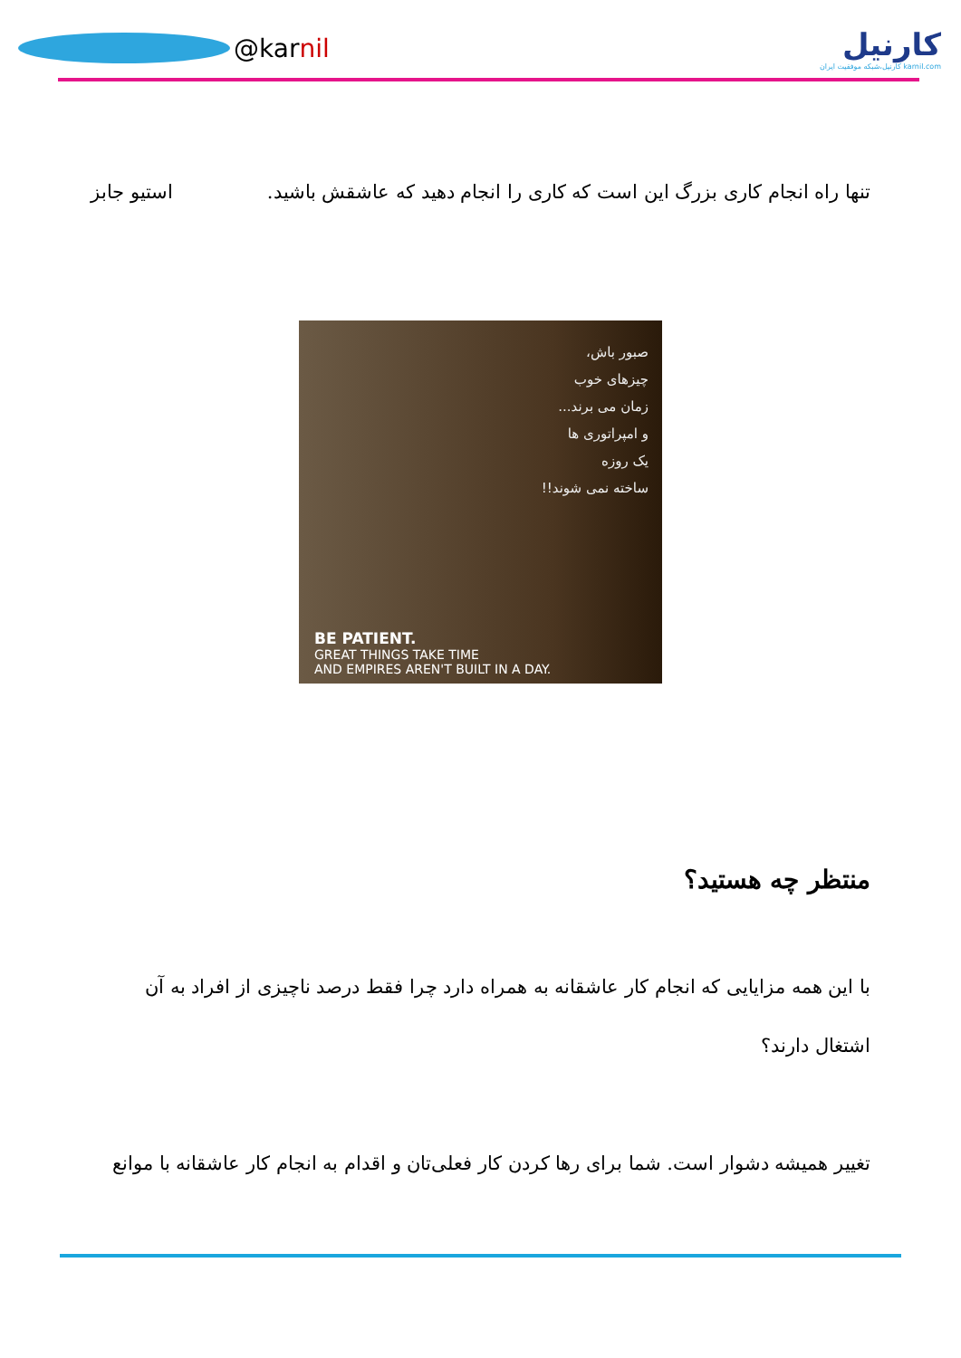@kar nil
کارنیل
karnil.com کارنیل،شبکه موفقیت ایران
تنها راه انجام کاری بزرگ این است که کاری را انجام دهید که عاشقش باشید. استیو جابز
صبور باش،
چیزهای خوب
زمان می برند...
و امپراتوری ها
یک روزه
ساخته نمی شوند!!
BE PATIENT.
GREAT THINGS TAKE TIME
AND EMPIRES AREN'T BUILT IN A DAY.
منتظر چه هستید؟
با این همه مزایایی که انجام کار عاشقانه به همراه دارد چرا فقط درصد ناچیزی از افراد به آن اشتغال دارند؟
تغییر همیشه دشوار است. شما برای رها کردن کار فعلی‌تان و اقدام به انجام کار عاشقانه با موانع